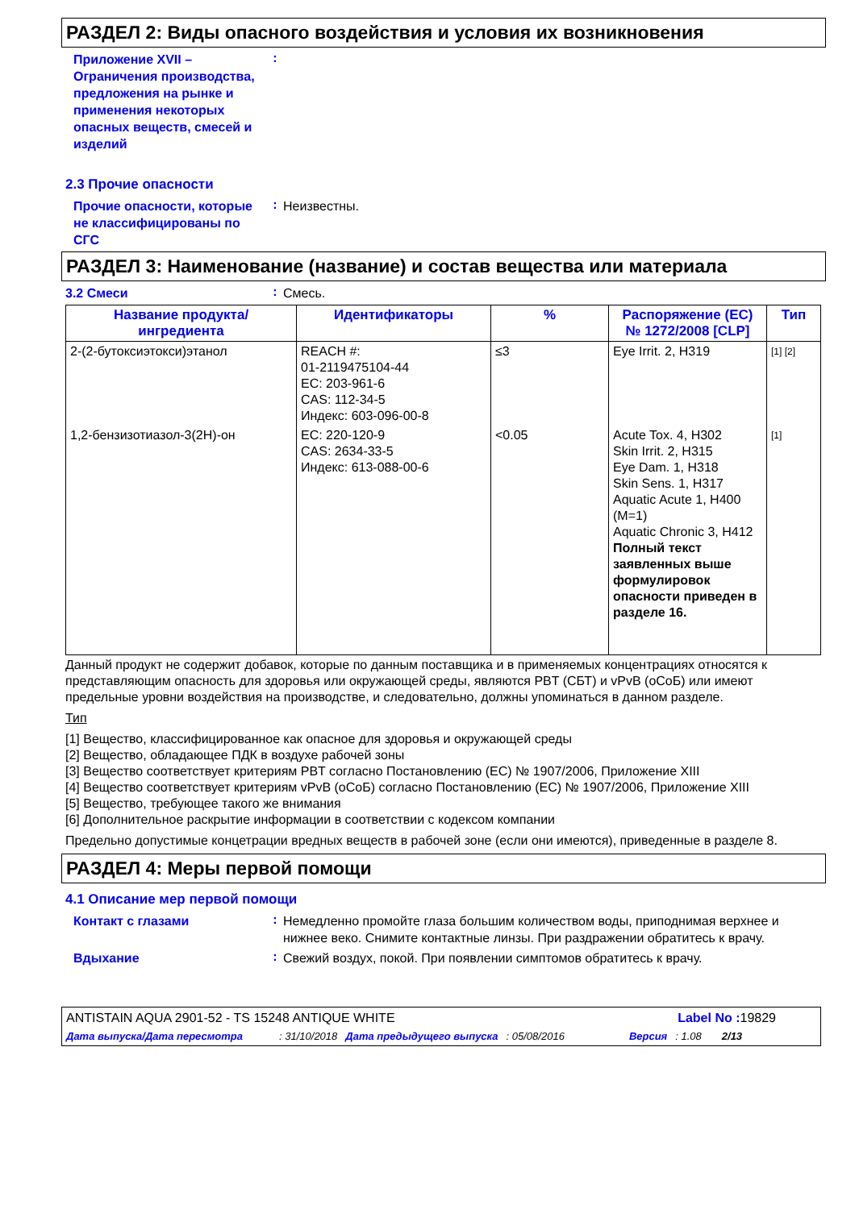РАЗДЕЛ 2: Виды опасного воздействия и условия их возникновения
Приложение XVII – Ограничения производства, предложения на рынке и применения некоторых опасных веществ, смесей и изделий
:
2.3 Прочие опасности
Прочие опасности, которые не классифицированы по СГС
:
Неизвестны.
РАЗДЕЛ 3: Наименование (название) и состав вещества или материала
3.2 Смеси
:
Смесь.
| Название продукта/ ингредиента | Идентификаторы | % | Распоряжение (ЕС) № 1272/2008 [CLP] | Тип |
| --- | --- | --- | --- | --- |
| 2-(2-бутоксиэтокси)этанол | REACH #: 01-2119475104-44 EC: 203-961-6 CAS: 112-34-5 Индекс: 603-096-00-8 | ≤3 | Eye Irrit. 2, H319 | [1] [2] |
| 1,2-бензизотиазол-3(2H)-он | EC: 220-120-9 CAS: 2634-33-5 Индекс: 613-088-00-6 | <0.05 | Acute Tox. 4, H302 Skin Irrit. 2, H315 Eye Dam. 1, H318 Skin Sens. 1, H317 Aquatic Acute 1, H400 (M=1) Aquatic Chronic 3, H412 Полный текст заявленных выше формулировок опасности приведен в разделе 16. | [1] |
Данный продукт не содержит добавок, которые по данным поставщика и в применяемых концентрациях относятся к представляющим опасность для здоровья или окружающей среды, являются PBT (СБТ) и vPvB (оСоБ) или имеют предельные уровни воздействия на производстве, и следовательно, должны упоминаться в данном разделе.
Тип
[1] Вещество, классифицированное как опасное для здоровья и окружающей среды
[2] Вещество, обладающее ПДК в воздухе рабочей зоны
[3] Вещество соответствует критериям PBT согласно Постановлению (ЕС) № 1907/2006, Приложение XIII
[4] Вещество соответствует критериям vPvB (оСоБ) согласно Постановлению (ЕС) № 1907/2006, Приложение XIII
[5] Вещество, требующее такого же внимания
[6] Дополнительное раскрытие информации в соответствии с кодексом компании
Предельно допустимые концетрации вредных веществ в рабочей зоне (если они имеются), приведенные в разделе 8.
РАЗДЕЛ 4: Меры первой помощи
4.1 Описание мер первой помощи
Контакт с глазами
:
Немедленно промойте глаза большим количеством воды, приподнимая верхнее и нижнее веко. Снимите контактные линзы. При раздражении обратитесь к врачу.
Вдыхание
:
Свежий воздух, покой. При появлении симптомов обратитесь к врачу.
ANTISTAIN AQUA 2901-52 - TS 15248 ANTIQUE WHITE Label No : 19829
Дата выпуска/Дата пересмотра: 31/10/2018 Дата предыдущего выпуска: 05/08/2016 Версия: 1.08 2/13